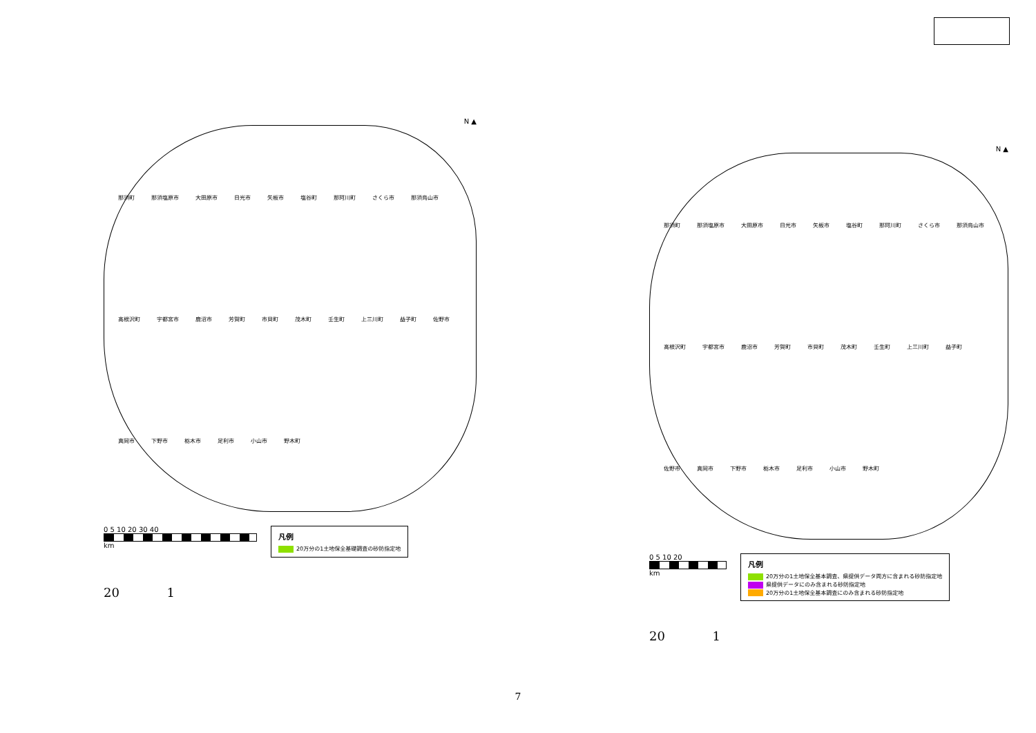N ▲
那須町 那須塩原市 大田原市 日光市 矢板市 塩谷町 那珂川町 さくら市 那須烏山市 高根沢町 宇都宮市 鹿沼市 芳賀町 市貝町 茂木町 壬生町 上三川町 益子町 佐野市 真岡市 下野市 栃木市 足利市 小山市 野木町
0 5 10 20 30 40
km
凡例
20万分の1土地保全基礎調査の砂防指定地
20 1
N ▲
那須町 那須塩原市 大田原市 日光市 矢板市 塩谷町 那珂川町 さくら市 那須烏山市 高根沢町 宇都宮市 鹿沼市 芳賀町 市貝町 茂木町 壬生町 上三川町 益子町 佐野市 真岡市 下野市 栃木市 足利市 小山市 野木町
0 5 10 20
km
凡例
20万分の1土地保全基本調査、県提供データ両方に含まれる砂防指定地
県提供データにのみ含まれる砂防指定地
20万分の1土地保全基本調査にのみ含まれる砂防指定地
20 1
7